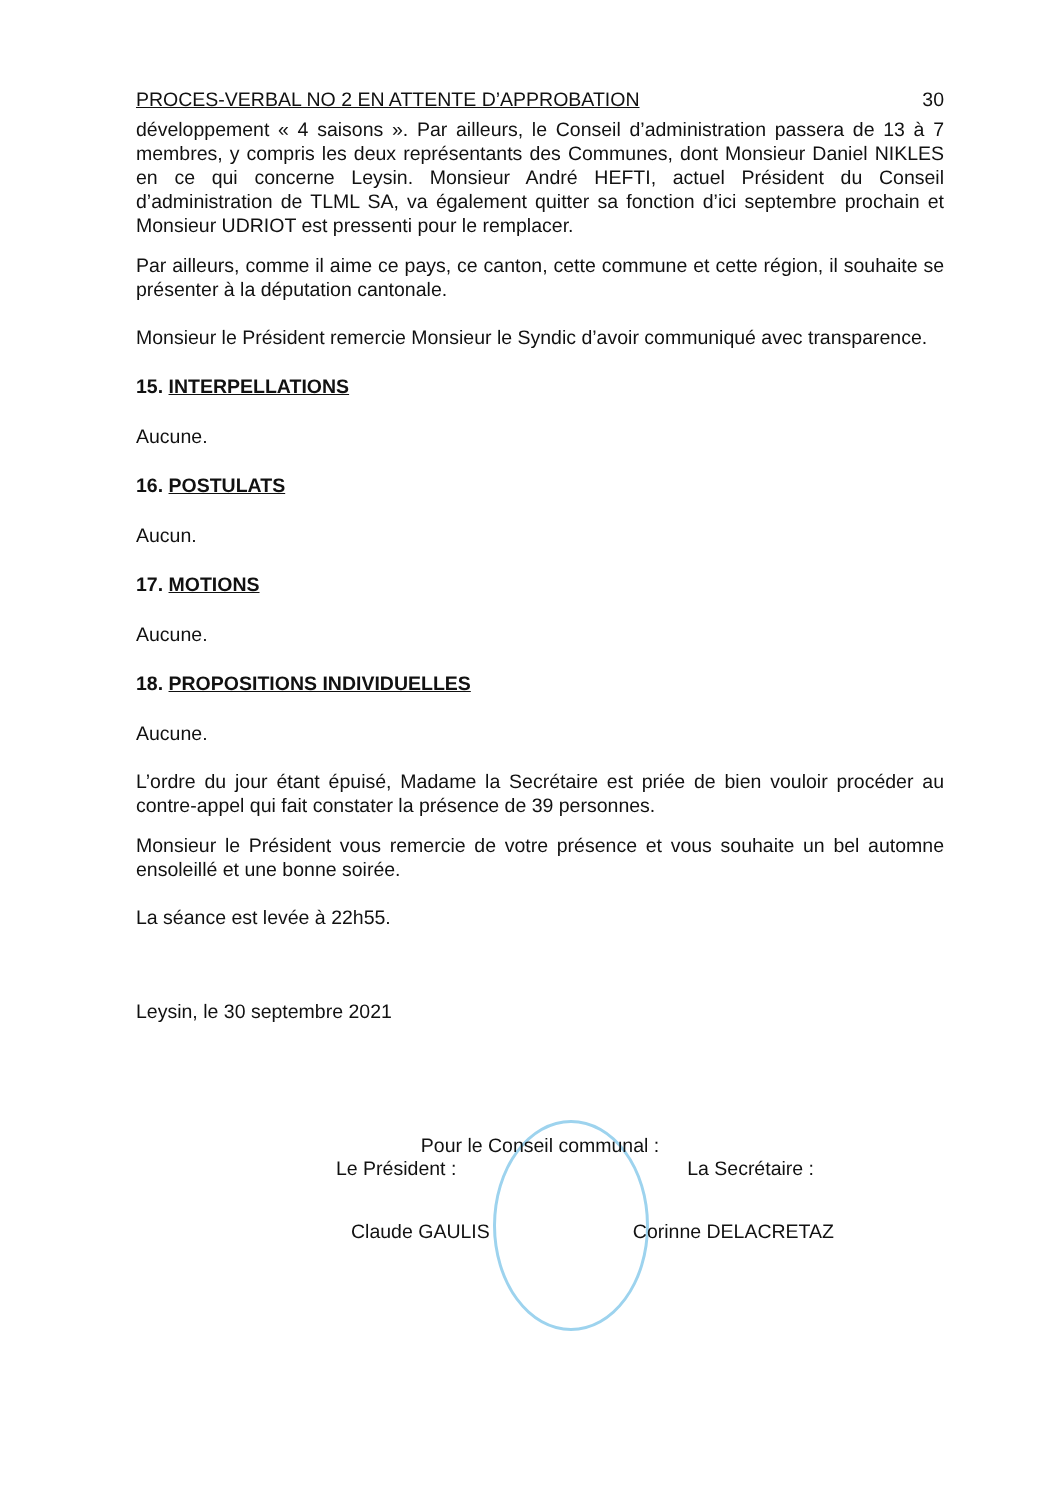PROCES-VERBAL NO 2 EN ATTENTE D’APPROBATION 30
développement « 4 saisons ». Par ailleurs, le Conseil d’administration passera de 13 à 7 membres, y compris les deux représentants des Communes, dont Monsieur Daniel NIKLES en ce qui concerne Leysin. Monsieur André HEFTI, actuel Président du Conseil d’administration de TLML SA, va également quitter sa fonction d’ici septembre prochain et Monsieur UDRIOT est pressenti pour le remplacer.
Par ailleurs, comme il aime ce pays, ce canton, cette commune et cette région, il souhaite se présenter à la députation cantonale.
Monsieur le Président remercie Monsieur le Syndic d’avoir communiqué avec transparence.
15. INTERPELLATIONS
Aucune.
16. POSTULATS
Aucun.
17. MOTIONS
Aucune.
18. PROPOSITIONS INDIVIDUELLES
Aucune.
L’ordre du jour étant épuisé, Madame la Secrétaire est priée de bien vouloir procéder au contre-appel qui fait constater la présence de 39 personnes.
Monsieur le Président vous remercie de votre présence et vous souhaite un bel automne ensoleillé et une bonne soirée.
La séance est levée à 22h55.
Leysin, le 30 septembre 2021
Pour le Conseil communal :
Le Président : La Secrétaire :
Claude GAULIS Corinne DELACRETAZ